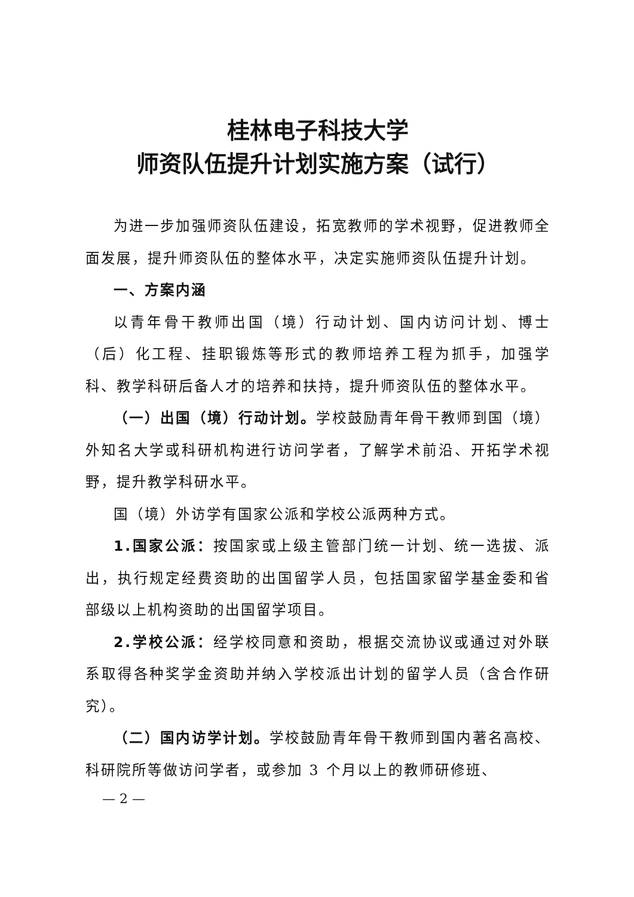桂林电子科技大学
师资队伍提升计划实施方案（试行）
为进一步加强师资队伍建设，拓宽教师的学术视野，促进教师全面发展，提升师资队伍的整体水平，决定实施师资队伍提升计划。
一、方案内涵
以青年骨干教师出国（境）行动计划、国内访问计划、博士（后）化工程、挂职锻炼等形式的教师培养工程为抓手，加强学科、教学科研后备人才的培养和扶持，提升师资队伍的整体水平。
（一）出国（境）行动计划。学校鼓励青年骨干教师到国（境）外知名大学或科研机构进行访问学者，了解学术前沿、开拓学术视野，提升教学科研水平。
国（境）外访学有国家公派和学校公派两种方式。
1.国家公派：按国家或上级主管部门统一计划、统一选拔、派出，执行规定经费资助的出国留学人员，包括国家留学基金委和省部级以上机构资助的出国留学项目。
2.学校公派：经学校同意和资助，根据交流协议或通过对外联系取得各种奖学金资助并纳入学校派出计划的留学人员（含合作研究）。
（二）国内访学计划。学校鼓励青年骨干教师到国内著名高校、科研院所等做访问学者，或参加 3 个月以上的教师研修班、
— 2 —